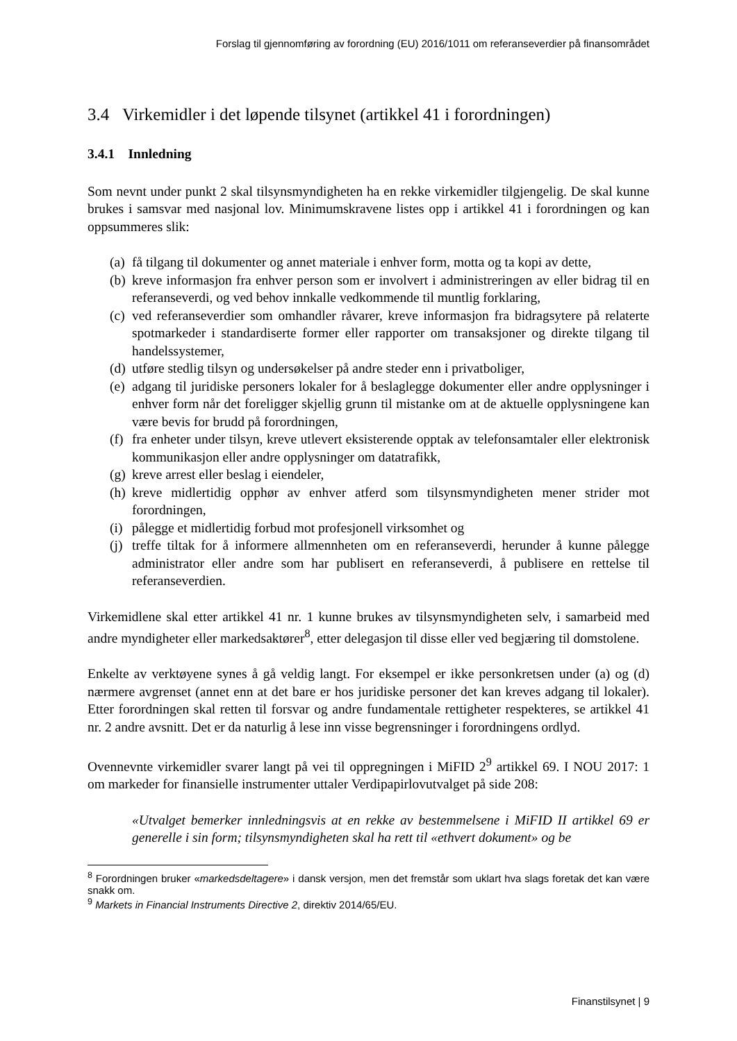Forslag til gjennomføring av forordning (EU) 2016/1011 om referanseverdier på finansområdet
3.4 Virkemidler i det løpende tilsynet (artikkel 41 i forordningen)
3.4.1 Innledning
Som nevnt under punkt 2 skal tilsynsmyndigheten ha en rekke virkemidler tilgjengelig. De skal kunne brukes i samsvar med nasjonal lov. Minimumskravene listes opp i artikkel 41 i forordningen og kan oppsummeres slik:
(a) få tilgang til dokumenter og annet materiale i enhver form, motta og ta kopi av dette,
(b) kreve informasjon fra enhver person som er involvert i administreringen av eller bidrag til en referanseverdi, og ved behov innkalle vedkommende til muntlig forklaring,
(c) ved referanseverdier som omhandler råvarer, kreve informasjon fra bidragsytere på relaterte spotmarkeder i standardiserte former eller rapporter om transaksjoner og direkte tilgang til handelssystemer,
(d) utføre stedlig tilsyn og undersøkelser på andre steder enn i privatboliger,
(e) adgang til juridiske personers lokaler for å beslaglegge dokumenter eller andre opplysninger i enhver form når det foreligger skjellig grunn til mistanke om at de aktuelle opplysningene kan være bevis for brudd på forordningen,
(f) fra enheter under tilsyn, kreve utlevert eksisterende opptak av telefonsamtaler eller elektronisk kommunikasjon eller andre opplysninger om datatrafikk,
(g) kreve arrest eller beslag i eiendeler,
(h) kreve midlertidig opphør av enhver atferd som tilsynsmyndigheten mener strider mot forordningen,
(i) pålegge et midlertidig forbud mot profesjonell virksomhet og
(j) treffe tiltak for å informere allmennheten om en referanseverdi, herunder å kunne pålegge administrator eller andre som har publisert en referanseverdi, å publisere en rettelse til referanseverdien.
Virkemidlene skal etter artikkel 41 nr. 1 kunne brukes av tilsynsmyndigheten selv, i samarbeid med andre myndigheter eller markedsaktører<sup>8</sup>, etter delegasjon til disse eller ved begjæring til domstolene.
Enkelte av verktøyene synes å gå veldig langt. For eksempel er ikke personkretsen under (a) og (d) nærmere avgrenset (annet enn at det bare er hos juridiske personer det kan kreves adgang til lokaler). Etter forordningen skal retten til forsvar og andre fundamentale rettigheter respekteres, se artikkel 41 nr. 2 andre avsnitt. Det er da naturlig å lese inn visse begrensninger i forordningens ordlyd.
Ovennevnte virkemidler svarer langt på vei til oppregningen i MiFID 2<sup>9</sup> artikkel 69. I NOU 2017: 1 om markeder for finansielle instrumenter uttaler Verdipapirlovutvalget på side 208:
«Utvalget bemerker innledningsvis at en rekke av bestemmelsene i MiFID II artikkel 69 er generelle i sin form; tilsynsmyndigheten skal ha rett til «ethvert dokument» og be
<sup>8</sup> Forordningen bruker «markedsdeltagere» i dansk versjon, men det fremstår som uklart hva slags foretak det kan være snakk om.
<sup>9</sup> Markets in Financial Instruments Directive 2, direktiv 2014/65/EU.
Finanstilsynet | 9